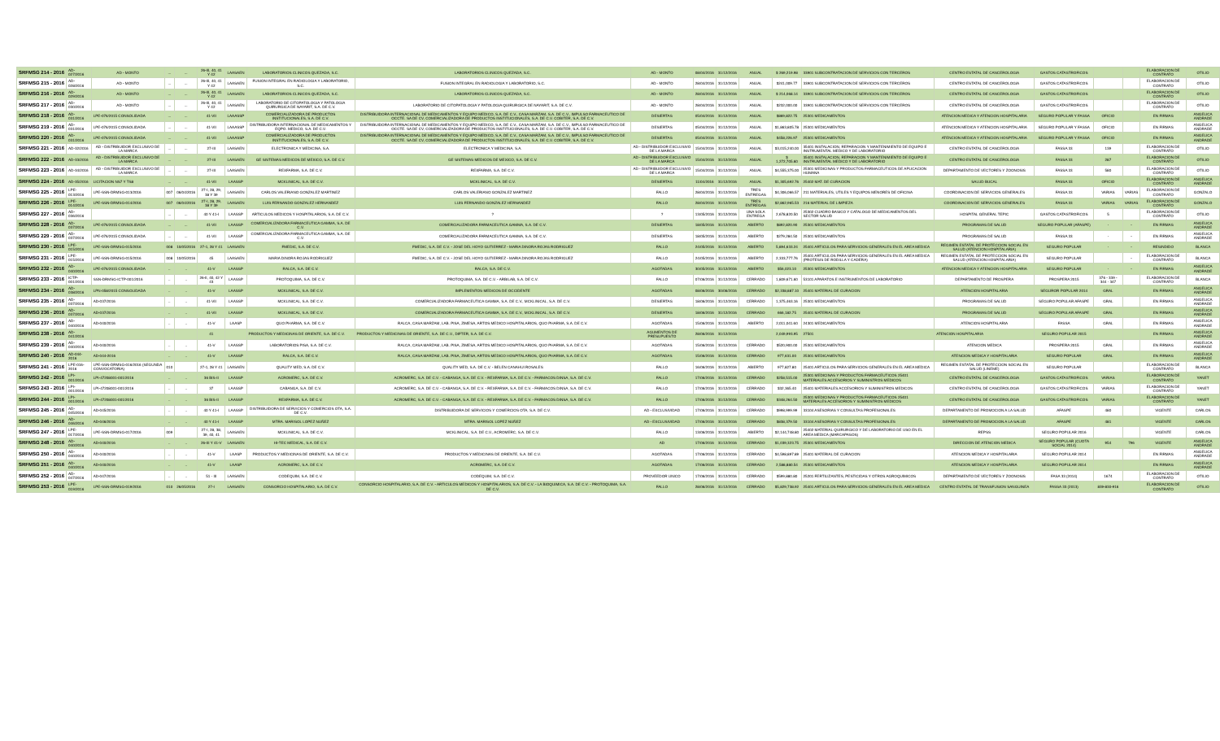| SRFMSG 214 - 2016 | AD-027/2016 | AD - MONTO | ... | ... | 26-III, 40, 41 Y 42 | LAASAEN | LABORATORIOS CLINICOS QUEZADA, S.C. | LABORATORIOS CLINICOS QUEZADA, S.C. | AD - MONTO | 08/04/2016 | 31/12/2016 | ANUAL | $ 269,219.98 | 33901 SUBCONTRATACION DE SERVICIOS CON TERCEROS | CENTRO ESTATAL DE CANCEROLOGIA | GASTOS CATASTROFICOS | | | ELABORACION DE CONTRATO | OTILIO |
| SRFMSG 215 - 2016 | AD-028/2016 | AD - MONTO | ... | ... | 26-III, 40, 41 Y 42 | LAASAEN | FUSION INTEGRAL EN RADIOLOGIA Y LABORATORIO, S.C. | FUSION INTEGRAL EN RADIOLOGIA Y LABORATORIO, S.C. | AD - MONTO | 28/04/2016 | 31/12/2016 | ANUAL | $241,009.77 | 33901 SUBCONTRATACION DE SERVICIOS CON TERCEROS | CENTRO ESTATAL DE CANCEROLOGIA | GASTOS CATASTROFICOS | | | ELABORACION DE CONTRATO | OTILIO |
| SRFMSG 216 - 2016 | AD-029/2016 | AD - MONTO | ... | ... | 26-III, 40, 41 Y 42 | LAASAEN | LABORATORIOS CLINICOS QUEZADA, S.C. | LABORATORIOS CLINICOS QUEZADA, S.C. | AD - MONTO | 28/04/2016 | 31/12/2016 | ANUAL | $ 214,068.14 | 33901 SUBCONTRATACION DE SERVICIOS CON TERCEROS | CENTRO ESTATAL DE CANCEROLOGIA | GASTOS CATASTROFICOS | | | ELABORACION DE CONTRATO | OTILIO |
| SRFMSG 217 - 2016 | AD-030/2016 | AD - MONTO | ... | ... | 26-III, 40, 41 Y 42 | LAASAEN | LABORATORIO DE CITOPATOLOGIA Y PATOLOGIA QUIRURGICA DE NAYARIT, S.A. DE C.V. | LABORATORIO DE CITOPATOLOGIA Y PATOLOGIA QUIRURGICA DE NAYARIT, S.A. DE C.V. | AD - MONTO | 28/04/2016 | 31/12/2016 | ANUAL | $232,000.00 | 33901 SUBCONTRATACION DE SERVICIOS CON TERCEROS | CENTRO ESTATAL DE CANCEROLOGIA | GASTOS CATASTROFICOS | | | ELABORACION DE CONTRATO | OTILIO |
| SRFMSG 218 - 2016 | AD-031/2016 | LPE-076/2015 CONSOLIDADA | ... | ... | 41-VII | LAAASSP | COMERCIALIZADORA DE PRODUCTOS INSTITUCIONALES, S.A. DE C.V. | DISTRIBUIDORA INTERNACIONAL DE MEDICAMENTOS Y EQUIPO MEDICO, S.A. DE C.V., CASA MARZAM, S.A. DE C.V., IMPULSO FARMACEUTICO DE OCCTE. SA DE CV, COMERCIALIZADORA DE PRODUCTOS INSTITUCIONALES, S.A. DE C.V. COBITER, S.A. DE C.V. | DESIERTAS | 05/04/2016 | 31/12/2016 | ANUAL | $869,822.75 | 25301 MEDICAMENTOS | ATENCION MEDICA Y ATENCION HOSPITALARIA | SEGURO POPULAR Y FASSA | OFICIO | | EN FIRMAS | ANGELICA ANDRADE |
| SRFMSG 219 - 2016 | AD-031/2016 | LPE-076/2015 CONSOLIDADA | ... | ... | 41-VII | LAAASSP | DISTRIBUIDORA INTERNACIONAL DE MEDICAMENTOS Y EQPO. MEDICO, S.A. DE C.V. | DISTRIBUIDORA INTERNACIONAL DE MEDICAMENTOS Y EQUIPO MEDICO, S.A. DE C.V., CASA MARZAM, S.A. DE C.V., IMPULSO FARMACEUTICO DE OCCTE. SA DE CV, COMERCIALIZADORA DE PRODUCTOS INSTITUCIONALES, S.A. DE C.V. COBITER, S.A. DE C.V. | DESIERTAS | 05/04/2016 | 31/12/2016 | ANUAL | $1,863,805.78 | 25301 MEDICAMENTOS | ATENCION MEDICA Y ATENCION HOSPITALARIA | SEGURO POPULAR Y FASSA | OFICIO | | EN FIRMAS | ANGELICA ANDRADE |
| SRFMSG 220 - 2016 | AD-031/2016 | LPE-076/2015 CONSOLIDADA | ... | ... | 41-VII | LAAASSP | COMERCIALIZADORA DE PRODUCTOS INSTITUCIONALES, S.A. DE C.V. | DISTRIBUIDORA INTERNACIONAL DE MEDICAMENTOS Y EQUIPO MEDICO, S.A. DE C.V., CASA MARZAM, S.A. DE C.V., IMPULSO FARMACEUTICO DE OCCTE. SA DE CV, COMERCIALIZADORA DE PRODUCTOS INSTITUCIONALES, S.A. DE C.V. COBITER, S.A. DE C.V. | DESIERTAS | 05/04/2016 | 31/12/2016 | ANUAL | $458,226.97 | 25301 MEDICAMENTOS | ATENCION MEDICA Y ATENCION HOSPITALARIA | SEGURO POPULAR Y FASSA | OFICIO | | EN FIRMAS | ANGELICA ANDRADE |
| SRFMSG 221 - 2016 | AD-32/2016 | AD - DISTRIBUIDOR EXCLUSIVO DE LA MARCA | ... | ... | 27-III | LAASAEN | ELECTRONICA Y MEDICINA, S.A. | ELECTRONICA Y MEDICINA, S.A. | AD - DISTRIBUIDOR EXCLUSIVO DE LA MARCA | 15/04/2016 | 31/12/2016 | ANUAL | $3,015,240.00 | 35401 INSTALACION, REPARACION Y MANTENIMIENTO DE EQUIPO E INSTRUMENTAL MEDICO Y DE LABORATORIO | CENTRO ESTATAL DE CANCEROLOGIA | FASSA 33 | 139 | | ELABORACION DE CONTRATO | OTILIO |
| SRFMSG 222 - 2016 | AD-33/2016 | AD - DISTRIBUIDOR EXCLUSIVO DE LA MARCA | ... | ... | 27-III | LAASAEN | GE SISTEMAS MEDICOS DE MEXICO, S.A. DE C.V. | GE SISTEMAS MEDICOS DE MEXICO, S.A. DE C.V. | AD - DISTRIBUIDOR EXCLUSIVO DE LA MARCA | 15/04/2016 | 31/12/2016 | ANUAL | $ 1,272,705.60 | 35401 INSTALACION, REPARACION Y MANTENIMIENTO DE EQUIPO E INSTRUMENTAL MEDICO Y DE LABORATORIO | CENTRO ESTATAL DE CANCEROLOGIA | FASSA 33 | 287 | | ELABORACION DE CONTRATO | OTILIO |
| SRFMSG 223 - 2016 | AD-34/2016 | AD - DISTRIBUIDOR EXCLUSIVO DE LA MARCA | ... | ... | 27-III | LAASAEN | REXFARMA, S.A. DE C.V. | REXFARMA, S.A. DE C.V. | AD - DISTRIBUIDOR EXCLUSIVO DE LA MARCA | 15/04/2016 | 31/12/2016 | ANUAL | $4,555,375.00 | 25301 MEDICINAS Y PRODUCTOS FARMACEUTICOS DE APLICACION HUMANA | DEPARTAMENTO DE VECTORES Y ZOONOSIS | FASSA 33 | 580 | | ELABORACION DE CONTRATO | OTILIO |
| SRFMSG 224 - 2016 | AD-35/2016 | LICITACION NS7 Y TS8 | ... | ... | 41-VII | LAASSP | MCKLINICAL, S.A. DE C.V. | MCKLINICAL, S.A. DE C.V. | DESIERTAS | 11/04/2016 | 31/12/2016 | ANUAL | $1,305,692.76 | 25402 MAT. DE CURACION | SALUD BUCAL | FASSA 33 | OFICIO | | ELABORACION DE CONTRATO | ANGELICA ANDRADE |
| SRFMSG 225 - 2016 | LPE-013/2016 | LPE-SSN-DRMSG-013/2016 | 007 | 06/04/2016 | 27-I, 28, 29, 38 Y 39 | LAASAEN | CARLOS VALERIANO GONZALEZ MARTINEZ | CARLOS VALERIANO GONZALEZ MARTINEZ | FALLO | 28/04/2016 | 31/12/2016 | TRES ENTREGAS | $4,306,066.57 | 211 MATERIALES, UTILES Y EQUIPOS MENORES DE OFICINA | COORDINACION DE SERVICIOS GENERALES | FASSA 33 | VARIAS | VARIAS | ELABORACION DE CONTRATO | GONZALO |
| SRFMSG 226 - 2016 | LPE-014/2016 | LPE-SSN-DRMSG-014/2016 | 007 | 06/04/2016 | 27-I, 28, 29, 38 Y 39 | LAASAEN | LUIS FERNANDO GONZALEZ HERNANDEZ | LUIS FERNANDO GONZALEZ HERNANDEZ | FALLO | 28/04/2016 | 31/12/2016 | TRES ENTREGAS | $2,862,965.53 | 216 MATERIAL DE LIMPIEZA | COORDINACION DE SERVICIOS GENERALES | FASSA 33 | VARIAS | VARIAS | ELABORACION DE CONTRATO | GONZALO |
| SRFMSG 227 - 2016 | AD-036/2016 | | ... | ... | 40 Y 41-I | LAASSP | ARTICULOS MEDICOS Y HOSPITALARIOS, S.A. DE C.V. | ? | ? | 13/05/2016 | 31/12/2016 | UNA SOLA ENTREGA | 2,678,820.50 | 25302 CUADRO BASICO Y CATALOGO DE MEDICAMENTOS DEL SECTOR SALUD | HOSPITAL GENERAL TEPIC | GASTOS CATASTROFICOS | 5 | | ELABORACION DE CONTRATO | OTILIO |
| SRFMSG 228 - 2016 | AD-037/2016 | LPE-076/2015 CONSOLIDADA | ... | ... | 41-VII | LAASSP | COMERCIALIZADORA FARMACEUTICA GAMMA, S.A. DE C.V. | COMERCIALIZADORA FARMACEUTICA GAMMA, S.A. DE C.V. | DESIERTAS | 18/05/2016 | 31/12/2016 | ABIERTO | $892,820.90 | 25301 MEDICAMENTOS | PROGRAMAS DE SALUD | SEGURO POPULAR (AFASPE) | - | - | EN FIRMAS | ANGELICA ANDRADE |
| SRFMSG 229 - 2016 | AD-037/2016 | LPE-076/2015 CONSOLIDADA | ... | ... | 41-VII | LAASSP | COMERCIALIZADORA FARMACEUTICA GAMMA, S.A. DE C.V. | COMERCIALIZADORA FARMACEUTICA GAMMA, S.A. DE C.V. | DESIERTAS | 18/05/2016 | 31/12/2016 | ABIERTO | $279,284.50 | 25301 MEDICAMENTOS | PROGRAMAS DE SALUD | FASSA 33 | - | - | EN FIRMAS | ANGELICA ANDRADE |
| SRFMSG 230 - 2016 | LPE-015/2016 | LPE-SSN-DRMSG-015/2016 | 008 | 10/05/2016 | 27-1, 28 Y 41 | LAASAEN | FMEDIC, S.A. DE C.V. | FMEDIC, S.A. DE C.V. - JOSE DEL HOYO GUTIERREZ - MARIA DINORA ROJAS RODRIGUEZ | FALLO | 24/05/2016 | 31/12/2016 | ABIERTO | 5,894,633.24 | 25401 ARTICULOS PARA SERVICIOS GENERALES EN EL AREA MEDICA | REGIMEN ESTATAL DE PROTECCION SOCIAL EN SALUD (ATENCION HOSPITALARIA) | SEGURO POPULAR | - | - | RESINDIDO | BLANCA |
| SRFMSG 231 - 2016 | LPE-015/2016 | LPE-SSN-DRMSG-015/2016 | 008 | 10/05/2016 | 45 | LAASAEN | MARIA DINORA ROJAS RODRIGUEZ | FMEDIC, S.A. DE C.V. - JOSE DEL HOYO GUTIERREZ - MARIA DINORA ROJAS RODRIGUEZ | FALLO | 24/05/2016 | 31/12/2016 | ABIERTO | 2,333,777.76 | 25401 ARTICULOS PARA SERVICIOS GENERALES EN EL AREA MEDICA (PROTESIS DE RODILLA Y CADERA) | REGIMEN ESTATAL DE PROTECCION SOCIAL EN SALUD (ATENCION HOSPITALARIA) | SEGURO POPULAR | | - | ELABORACION DE CONTRATO | BLANCA |
| SRFMSG 232 - 2016 | AD-040/2016 | LPE-076/2015 CONSOLIDADA | .. | .. | 41-V | LAASSP | RALCA, S.A. DE C.V. | RALCA, S.A. DE C.V. | AGOTADAS | 30/05/2016 | 31/12/2016 | ABIERTO | $56,023.10 | 25301 MEDICAMENTOS | ATENCION MEDICA Y ATENCION HOSPITALARIA | SEGURO POPULAR | - | - | EN FIRMAS | ANGELICA ANDRADE |
| SRFMSG 233 - 2016 | ICTP-001/2016 | SSN-DRMSG-ICTP-001/2016 | .. | .. | 26-II, 40, 42 Y 43 | LAASSP | PROTOQUIMA, S.A. DE C.V. | PROTOQUIMA, S.A. DE C.V. - ARBILAB, S.A. DE C.V. | FALLO | 07/06/2016 | 31/12/2016 | CERRADO | 1,809,671.60 | 53101 APARATOS E INSTRUMENTOS DE LABORATORIO | DEPARTAMENTO DE PROSPERA | PROSPERA 2015 | 376 - 339 - 344 - 347 | | ELABORACION DE CONTRATO | BLANCA |
| SRFMSG 234 - 2016 | AD-038/2016 | LPN-058/2015 CONSOLIDADA | .. | .. | 41-V | LAASSP | MCKLINICAL, S.A. DE C.V. | IMPLEMENTOS MEDICOS DE OCCIDENTE | AGOTADAS | 08/06/2016 | 30/06/2016 | CERRADO | $2,338,887.10 | 25401 MATERIAL DE CURACION | ATENCION HOSPITALARIA | SEGUROR POPULAR 2014 | GRAL | | EN FIRMAS | ANGELICA ANDRADE |
| SRFMSG 235 - 2016 | AD-037/2016 | AD-037/2016 | .. | .. | 41-VII | LAASSP | MCKLINICAL, S.A. DE C.V. | COMERCIALIZADORA FARMACEUTICA GAMMA, S.A. DE C.V., MCKLINICAL, S.A. DE C.V. | DESIERTAS | 18/06/2016 | 31/12/2016 | CERRADO | 1,375,463.16 | 25301 MEDICAMENTOS | PROGRAMAS DE SALUD | SEGURO POPULAR AFASPE | GRAL | | EN FIRMAS | ANGELICA ANDRADE |
| SRFMSG 236 - 2016 | AD-037/2016 | AD-037/2016 | .. | .. | 41-VII | LAASSP | MCKLINICAL, S.A. DE C.V. | COMERCIALIZADORA FARMACEUTICA GAMMA, S.A. DE C.V., MCKLINICAL, S.A. DE C.V. | DESIERTAS | 18/06/2016 | 31/12/2016 | CERRADO | 666,182.75 | 25401 MATERIAL DE CURACION | PROGRAMAS DE SALUD | SEGURO POPULAR AFASPE | GRAL | | EN FIRMAS | ANGELICA ANDRADE |
| SRFMSG 237 - 2016 | AD-040/2016 | AD-040/2016 | .. | .. | 41-V | LAASP | QUO PHARMA, S.A. DE C.V. | RALCA, CASA MARZAM, LAB. PISA, ZIMESA, ARTOS MEDICO HOSPITALARIOS, QUO PHARMA, S.A. DE C.V. | AGOTADAS | 15/06/2016 | 31/12/2016 | ABIERTO | 2,011,041.60 | 24301 MEDICAMENTOS | ATENCION HOSPITALARIA | FASSA | GRAL | | EN FIRMAS | ANGELICA ANDRADE |
| SRFMSG 238 - 2016 | AD-041/2016 | | | | 41 | | PRODUCTOS Y MEDICINAS DE ORIENTE, S.A. DE C.V. | PRODUCTOS Y MEDICINAS DE ORIENTE, S.A. DE C.V., DIFTER, S.A. DE C.V. | AGUMENTOS DE PRESUPUESTO | 28/06/2016 | 31/12/2016 | | 2,049,993.95 | 27501 | ATENCION HOSPITALARIA | SEGURO POPULAR 2015 | | | EN FIRMAS | ANGELICA ANDRADE |
| SRFMSG 239 - 2016 | AD-040/2016 | AD-040/2016 | .. | .. | 41-V | LAASSP | LABORATORIOS PISA, S.A. DE C.V. | RALCA, CASA MARZAM, LAB. PISA, ZIMESA, ARTOS MEDICO HOSPITALARIOS, QUO PHARMA, S.A. DE C.V. | AGOTADAS | 15/06/2016 | 31/12/2016 | CERRADO | $520,900.00 | 25301 MEDICAMENTOS | ATENCION MEDICA | PROSPERA 2015 | GRAL | | EN FIRMAS | ANGELICA ANDRADE |
| SRFMSG 240 - 2016 | AD-044-2016 | AD-044-2016 | .. | .. | 41-V | LAASSP | RALCA, S.A. DE C.V. | RALCA, CASA MARZAM, LAB. PISA, ZIMESA, ARTOS MEDICO HOSPITALARIOS, QUO PHARMA, S.A. DE C.V. | AGOTADAS | 15/06/2016 | 31/12/2016 | CERRADO | 977,631.00 | 25301 MEDICAMENTOS | ATENCION MEDICA Y HOSPITALARIA | SEGURO POPULAR | GRAL | | EN FIRMAS | ANGELICA ANDRADE |
| SRFMSG 241 - 2016 | LPE-016-2016 | LPE-SSN-DRMSG-016/2016 (SEGUNDA CONVOCATORIA) | 010 | | 27-1, 28 Y 41 | LAASAEN | QUALITY MED, S.A. DE C.V. | QUALITY MED, S.A. DE C.V. - BELEN CANAHUI ROSALES | FALLO | 16/06/2016 | 31/12/2016 | ABIERTO | 977,827.80 | 25401 ARTICULOS PARA SERVICIOS GENERALES EN EL AREA MEDICA | REGIMEN ESTATAL DE PROTECCION SOCIAL EN SALUD (LINEME) | SEGURO POPULAR | | | ELABORACION DE CONTRATO | BLANCA |
| SRFMSG 242 - 2016 | LPI-001/2016 | LPI-47208001-001/2016 | .. | .. | 36 BIS-II | LAASSP | ACROMERC, S.A. DE C.V. | ACROMERC, S.A. DE C.V. - CABANGA, S.A. DE C.V. - REXFARMA, S.A. DE C.V. - FARMACOS DINSA, S.A. DE C.V. | FALLO | 17/06/2016 | 31/12/2016 | CERRADO | $258,515.00 | 25301 MEDICINAS Y PRODUCTOS FARMACEUTICOS 25401 MATERIALES ACCESORIOS Y SUMINISTROS MEDICOS | CENTRO ESTATAL DE CANCEROLOGIA | GASTOS CATASTROFICOS | VARIAS | | ELABORACION DE CONTRATO | YANET |
| SRFMSG 243 - 2016 | LPI-001/2016 | LPI-47208001-001/2016 | .. | .. | 37 | LAASSP | CABANGA, S.A. DE C.V. | ACROMERC, S.A. DE C.V. - CABANGA, S.A. DE C.V. - REXFARMA, S.A. DE C.V. - FARMACOS DINSA, S.A. DE C.V. | FALLO | 17/06/2016 | 31/12/2016 | CERRADO | $32,365.40 | 25401 MATERIALES ACCESORIOS Y SUMINISTROS MEDICOS | CENTRO ESTATAL DE CANCEROLOGIA | GASTOS CATASTROFICOS | VARIAS | | ELABORACION DE CONTRATO | YANET |
| SRFMSG 244 - 2016 | LPI-001/2016 | LPI-47208001-001/2016 | .. | .. | 36 BIS-II | LAASSP | REXFARMA, S.A. DE C.V. | ACROMERC, S.A. DE C.V. - CABANGA, S.A. DE C.V. - REXFARMA, S.A. DE C.V. - FARMACOS DINSA, S.A. DE C.V. | FALLO | 17/06/2016 | 31/12/2016 | CERRADO | $348,264.50 | 25301 MEDICINAS Y PRODUCTOS FARMACEUTICOS 25401 MATERIALES ACCESORIOS Y SUMINISTROS MEDICOS | CENTRO ESTATAL DE CANCEROLOGIA | GASTOS CATASTROFICOS | VARIAS | | ELABORACION DE CONTRATO | YANET |
| SRFMSG 245 - 2016 | AD-045/2016 | AD-045/2016 | .. | .. | 40 Y 41-I | LAASSP | DISTRIBUIDORA DE SERVICIOS Y COMERCIOS OTA, S.A. DE C.V. | DISTRIBUIDORA DE SERVICIOS Y COMERCIOS OTA, S.A. DE C.V. | AD - EXCLUSIVIDAD | 17/06/2016 | 31/12/2016 | CERRADO | $998,999.99 | 33104 ASESORIAS Y CONSULTAS PROFESIONALES | DEPARTAMENTO DE PROMOCION A LA SALUD | AFASPE | 480 | | VIGENTE | CARLOS |
| SRFMSG 246 - 2016 | AD-046/2016 | AD-046/2016 | .. | .. | 40 Y 41-I | LAASSP | MTRA. MARISOL LOPEZ NUÑEZ | MTRA. MARISOL LOPEZ NUÑEZ | AD - EXCLUSIVIDAD | 17/06/2016 | 31/12/2016 | CERRADO | $838,379.50 | 33104 ASESORIAS Y CONSULTAS PROFESIONALES | DEPARTAMENTO DE PROMOCION A LA SALUD | AFASPE | 481 | | VIGENTE | CARLOS |
| SRFMSG 247 - 2016 | LPE-017/2016 | LPE-SSN-DRMSG-017/2016 | 009 | | 27-I, 28, 38, 39, 40, 41 | LAASAEN | MCKLINICAL, S.A. DE C.V. | MCKLINICAL, S.A. DE C.V., ACROMERC, S.A. DE C.V. | FALLO | 13/06/2016 | 31/12/2016 | ABIERTO | $2,144,748.80 | 25402 MATERIAL QUIRURGICO Y DE LABORATORIO DE USO EN EL AREA MEDICA (MARCAPASOS) | REPSS | SEGURO POPULAR 2016 | | | VIGENTE | CARLOS |
| SRFMSG 248 - 2016 | AD-040/2016 | AD-040/2016 | .. | .. | 26-III Y 41-V | LAASAEN | HI-TEC MEDICAL, S.A. DE C.V. | | AD | 17/06/2016 | 31/12/2016 | CERRADO | $1,039,323.75 | 25301 MEDICAMENTOS | DIRECCION DE ATENCION MEDICA | SEGURO POPULAR (CUOTA SOCIAL 2014) | 954 | 796 | VIGENTE | ANGELICA ANDRADE |
| SRFMSG 250 - 2016 | AD-040/2016 | AD-040/2016 | .. | .. | 41-V | LAASP | PRODUCTOS Y MEDICINAS DE ORIENTE, S.A. DE C.V. | PRODUCTOS Y MEDICINAS DE ORIENTE, S.A. DE C.V. | AGOTADAS | 17/06/2016 | 31/12/2016 | CERRADO | $4,598,897.89 | 25401 MATERIAL DE CURACION | ATENCION MEDICA Y HOSPITALARIA | SEGURO POPULAR 2014 | | | EN FIRMAS | ANGELICA ANDRADE |
| SRFMSG 251 - 2016 | AD-040/2016 | AD-040/2016 | .. | .. | 41-V | LAASP | ACROMERC, S.A. DE C.V. | ACROMERC, S.A. DE C.V. | AGOTADAS | 17/06/2016 | 31/12/2016 | CERRADO | 2,588,880.54 | 25301 MEDICAMENTOS | ATENCION MEDICA Y HOSPITALARIA | SEGURO POPULAR 2014 | | | EN FIRMAS | ANGELICA ANDRADE |
| SRFMSG 252 - 2016 | AD-047/2016 | AD-047/2016 | .. | .. | 51 - III | LAASAEN | CODEQUIM, S.A. DE C.V. | CODEQUIM, S.A. DE C.V. | PROVEEDOR UNICO | 17/06/2016 | 31/12/2016 | CERRADO | $599,880.80 | 25201 FERTILIZANTES, PESTICIDAS Y OTROS AGROQUIMICOS | DEPARTAMENTO DE VECTORES Y ZOONOSIS | FASA 33 (2014) | 1674 | | ELABORACION DE CONTRATO | OTILIO |
| SRFMSG 253 - 2016 | LPE-019/2016 | LPE-SSN-DRMSG-019/2016 | 010 | 26/05/2016 | 27-I | LAASAEN | CONSORCIO HOSPITALARIO, S.A. DE C.V. | CONSORCIO HOSPITALARIO, S.A. DE C.V. - ARTICULOS MEDICOS Y HOSPITALARIOS, S.A. DE C.V. - LA BIOQUIMICA, S.A. DE C.V. - PROTOQUIMA, S.A. DE C.V. | FALLO | 28/06/2016 | 31/12/2016 | CERRADO | $5,829,738.92 | 25401 ARTICULOS PARA SERVICIOS GENERALES EN EL AREA MEDICA | CENTRO ESTATAL DE TRANSFUSION SANGUINEA | FASSA 33 (2013) | 839-830-916 | | ELABORACION DE CONTRATO | OTILIO |